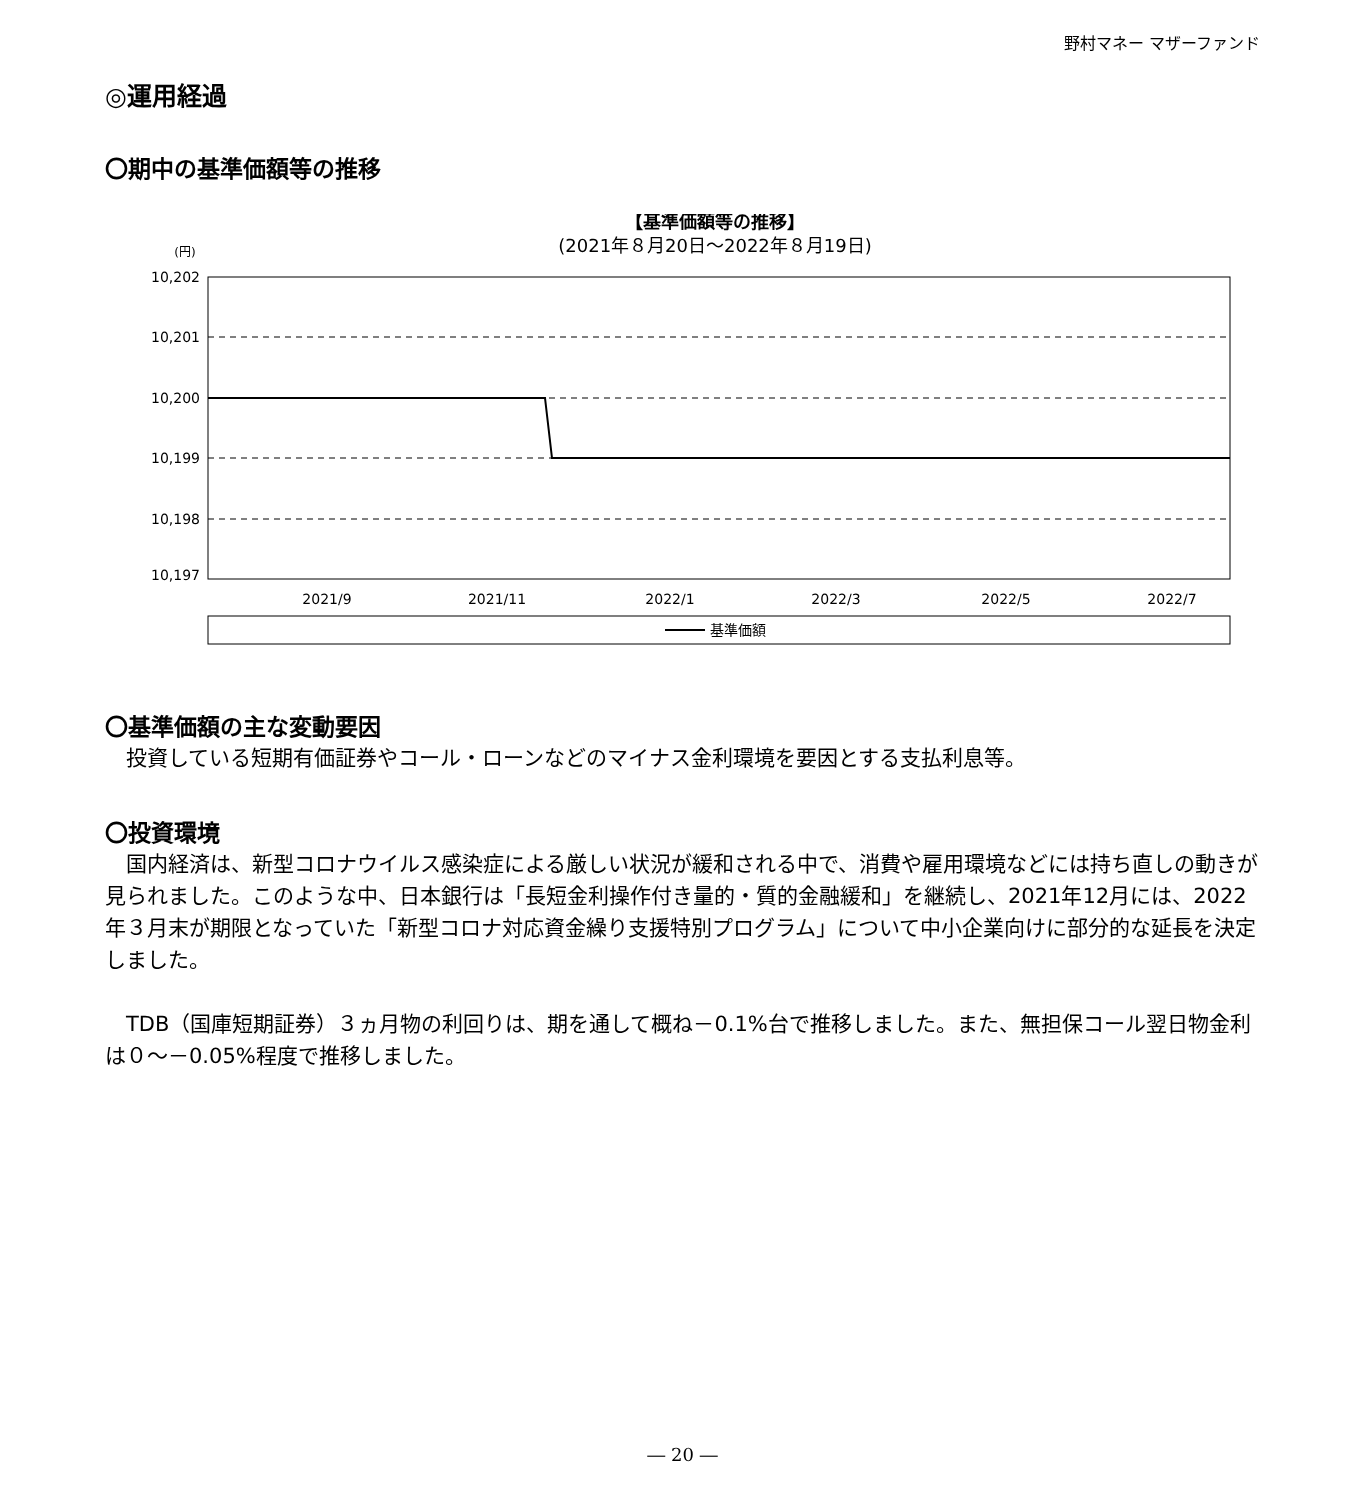野村マネー マザーファンド
◎運用経過
〇期中の基準価額等の推移
【基準価額等の推移】
(2021年８月20日～2022年８月19日)
(円)
10,202
10,201
10,200
10,199
10,198
10,197
2021/9
2021/11
2022/1
2022/3
2022/5
2022/7
基準価額
〇基準価額の主な変動要因
　投資している短期有価証券やコール・ローンなどのマイナス金利環境を要因とする支払利息等。
〇投資環境
　国内経済は、新型コロナウイルス感染症による厳しい状況が緩和される中で、消費や雇用環境などには持ち直しの動きが見られました。このような中、日本銀行は「長短金利操作付き量的・質的金融緩和」を継続し、2021年12月には、2022年３月末が期限となっていた「新型コロナ対応資金繰り支援特別プログラム」について中小企業向けに部分的な延長を決定しました。
　TDB（国庫短期証券）３ヵ月物の利回りは、期を通して概ね－0.1%台で推移しました。また、無担保コール翌日物金利は０～－0.05%程度で推移しました。
― 20 ―